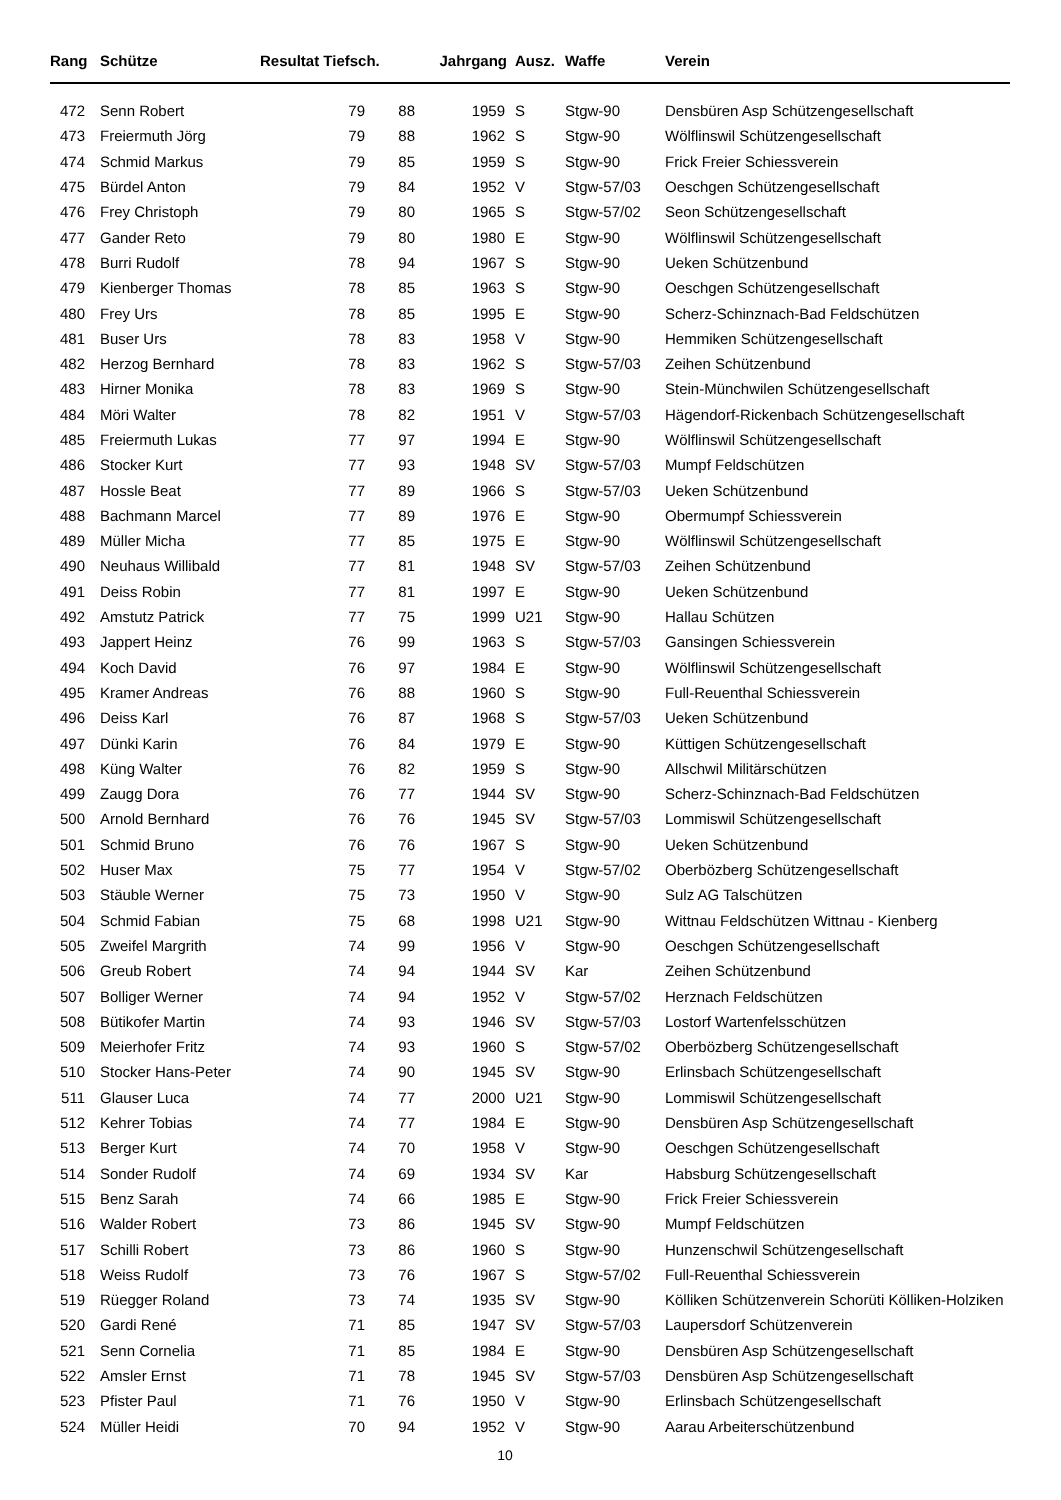| Rang | Schütze | Resultat Tiefsch. | | Jahrgang | Ausz. | Waffe | Verein |
| --- | --- | --- | --- | --- | --- | --- | --- |
| 472 | Senn Robert | 79 | 88 | 1959 | S | Stgw-90 | Densbüren Asp Schützengesellschaft |
| 473 | Freiermuth Jörg | 79 | 88 | 1962 | S | Stgw-90 | Wölflinswil Schützengesellschaft |
| 474 | Schmid Markus | 79 | 85 | 1959 | S | Stgw-90 | Frick Freier Schiessverein |
| 475 | Bürdel Anton | 79 | 84 | 1952 | V | Stgw-57/03 | Oeschgen Schützengesellschaft |
| 476 | Frey Christoph | 79 | 80 | 1965 | S | Stgw-57/02 | Seon Schützengesellschaft |
| 477 | Gander Reto | 79 | 80 | 1980 | E | Stgw-90 | Wölflinswil Schützengesellschaft |
| 478 | Burri Rudolf | 78 | 94 | 1967 | S | Stgw-90 | Ueken Schützenbund |
| 479 | Kienberger Thomas | 78 | 85 | 1963 | S | Stgw-90 | Oeschgen Schützengesellschaft |
| 480 | Frey Urs | 78 | 85 | 1995 | E | Stgw-90 | Scherz-Schinznach-Bad Feldschützen |
| 481 | Buser Urs | 78 | 83 | 1958 | V | Stgw-90 | Hemmiken Schützengesellschaft |
| 482 | Herzog Bernhard | 78 | 83 | 1962 | S | Stgw-57/03 | Zeihen Schützenbund |
| 483 | Hirner Monika | 78 | 83 | 1969 | S | Stgw-90 | Stein-Münchwilen Schützengesellschaft |
| 484 | Möri Walter | 78 | 82 | 1951 | V | Stgw-57/03 | Hägendorf-Rickenbach Schützengesellschaft |
| 485 | Freiermuth Lukas | 77 | 97 | 1994 | E | Stgw-90 | Wölflinswil Schützengesellschaft |
| 486 | Stocker Kurt | 77 | 93 | 1948 | SV | Stgw-57/03 | Mumpf Feldschützen |
| 487 | Hossle Beat | 77 | 89 | 1966 | S | Stgw-57/03 | Ueken Schützenbund |
| 488 | Bachmann Marcel | 77 | 89 | 1976 | E | Stgw-90 | Obermumpf Schiessverein |
| 489 | Müller Micha | 77 | 85 | 1975 | E | Stgw-90 | Wölflinswil Schützengesellschaft |
| 490 | Neuhaus Willibald | 77 | 81 | 1948 | SV | Stgw-57/03 | Zeihen Schützenbund |
| 491 | Deiss Robin | 77 | 81 | 1997 | E | Stgw-90 | Ueken Schützenbund |
| 492 | Amstutz Patrick | 77 | 75 | 1999 | U21 | Stgw-90 | Hallau Schützen |
| 493 | Jappert Heinz | 76 | 99 | 1963 | S | Stgw-57/03 | Gansingen Schiessverein |
| 494 | Koch David | 76 | 97 | 1984 | E | Stgw-90 | Wölflinswil Schützengesellschaft |
| 495 | Kramer Andreas | 76 | 88 | 1960 | S | Stgw-90 | Full-Reuenthal Schiessverein |
| 496 | Deiss Karl | 76 | 87 | 1968 | S | Stgw-57/03 | Ueken Schützenbund |
| 497 | Dünki Karin | 76 | 84 | 1979 | E | Stgw-90 | Küttigen Schützengesellschaft |
| 498 | Küng Walter | 76 | 82 | 1959 | S | Stgw-90 | Allschwil Militärschützen |
| 499 | Zaugg Dora | 76 | 77 | 1944 | SV | Stgw-90 | Scherz-Schinznach-Bad Feldschützen |
| 500 | Arnold Bernhard | 76 | 76 | 1945 | SV | Stgw-57/03 | Lommiswil Schützengesellschaft |
| 501 | Schmid Bruno | 76 | 76 | 1967 | S | Stgw-90 | Ueken Schützenbund |
| 502 | Huser Max | 75 | 77 | 1954 | V | Stgw-57/02 | Oberbözberg Schützengesellschaft |
| 503 | Stäuble Werner | 75 | 73 | 1950 | V | Stgw-90 | Sulz AG Talschützen |
| 504 | Schmid Fabian | 75 | 68 | 1998 | U21 | Stgw-90 | Wittnau Feldschützen Wittnau - Kienberg |
| 505 | Zweifel Margrith | 74 | 99 | 1956 | V | Stgw-90 | Oeschgen Schützengesellschaft |
| 506 | Greub Robert | 74 | 94 | 1944 | SV | Kar | Zeihen Schützenbund |
| 507 | Bolliger Werner | 74 | 94 | 1952 | V | Stgw-57/02 | Herznach Feldschützen |
| 508 | Bütikofer Martin | 74 | 93 | 1946 | SV | Stgw-57/03 | Lostorf Wartenfelsschützen |
| 509 | Meierhofer Fritz | 74 | 93 | 1960 | S | Stgw-57/02 | Oberbözberg Schützengesellschaft |
| 510 | Stocker Hans-Peter | 74 | 90 | 1945 | SV | Stgw-90 | Erlinsbach Schützengesellschaft |
| 511 | Glauser Luca | 74 | 77 | 2000 | U21 | Stgw-90 | Lommiswil Schützengesellschaft |
| 512 | Kehrer Tobias | 74 | 77 | 1984 | E | Stgw-90 | Densbüren Asp Schützengesellschaft |
| 513 | Berger Kurt | 74 | 70 | 1958 | V | Stgw-90 | Oeschgen Schützengesellschaft |
| 514 | Sonder Rudolf | 74 | 69 | 1934 | SV | Kar | Habsburg Schützengesellschaft |
| 515 | Benz Sarah | 74 | 66 | 1985 | E | Stgw-90 | Frick Freier Schiessverein |
| 516 | Walder Robert | 73 | 86 | 1945 | SV | Stgw-90 | Mumpf Feldschützen |
| 517 | Schilli Robert | 73 | 86 | 1960 | S | Stgw-90 | Hunzenschwil Schützengesellschaft |
| 518 | Weiss Rudolf | 73 | 76 | 1967 | S | Stgw-57/02 | Full-Reuenthal Schiessverein |
| 519 | Rüegger Roland | 73 | 74 | 1935 | SV | Stgw-90 | Kölliken Schützenverein Schorüti Kölliken-Holziken |
| 520 | Gardi René | 71 | 85 | 1947 | SV | Stgw-57/03 | Laupersdorf Schützenverein |
| 521 | Senn Cornelia | 71 | 85 | 1984 | E | Stgw-90 | Densbüren Asp Schützengesellschaft |
| 522 | Amsler Ernst | 71 | 78 | 1945 | SV | Stgw-57/03 | Densbüren Asp Schützengesellschaft |
| 523 | Pfister Paul | 71 | 76 | 1950 | V | Stgw-90 | Erlinsbach Schützengesellschaft |
| 524 | Müller Heidi | 70 | 94 | 1952 | V | Stgw-90 | Aarau Arbeiterschützenbund |
10